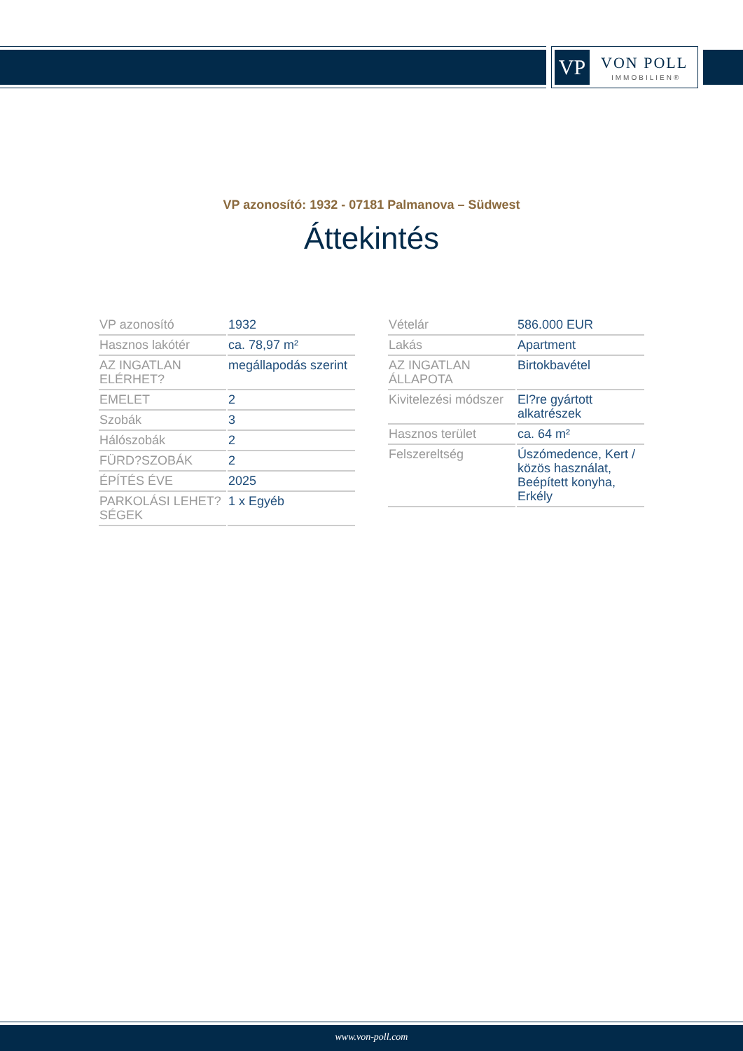VP VON POLL
IMMOBILIEN®
VP azonosító: 1932 - 07181 Palmanova – Südwest
Áttekintés
| VP azonosító | 1932 |
| Hasznos lakótér | ca. 78,97 m² |
| AZ INGATLAN ELÉRHET? | megállapodás szerint |
| EMELET | 2 |
| Szobák | 3 |
| Hálószobák | 2 |
| FÜRD?SZOBÁK | 2 |
| ÉPÍTÉS ÉVE | 2025 |
| PARKOLÁSI LEHET?SÉGEK | 1 x Egyéb |
| Vételár | 586.000 EUR |
| Lakás | Apartment |
| AZ INGATLAN ÁLLAPOTA | Birtokbavétel |
| Kivitelezési módszer | El?re gyártott alkatrészek |
| Hasznos terület | ca. 64 m² |
| Felszereltség | Úszómedence, Kert / közös használat, Beépített konyha, Erkély |
www.von-poll.com